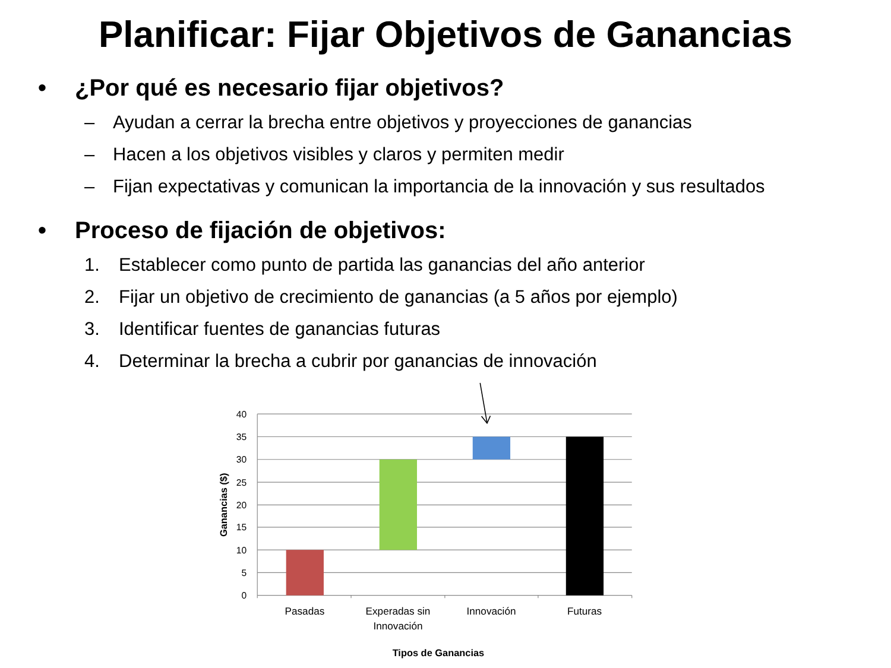Planificar: Fijar Objetivos de Ganancias
• ¿Por qué es necesario fijar objetivos?
– Ayudan a cerrar la brecha entre objetivos y proyecciones de ganancias
– Hacen a los objetivos visibles y claros y permiten medir
– Fijan expectativas y comunican la importancia de la innovación y sus resultados
• Proceso de fijación de objetivos:
1. Establecer como punto de partida las ganancias del año anterior
2. Fijar un objetivo de crecimiento de ganancias (a 5 años por ejemplo)
3. Identificar fuentes de ganancias futuras
4. Determinar la brecha a cubrir por ganancias de innovación
40
35
30
25
20
15
10
5
0
Pasadas
Experadas sin
Innovación
Innovación
Futuras
Tipos de Ganancias
Ganancias ($)